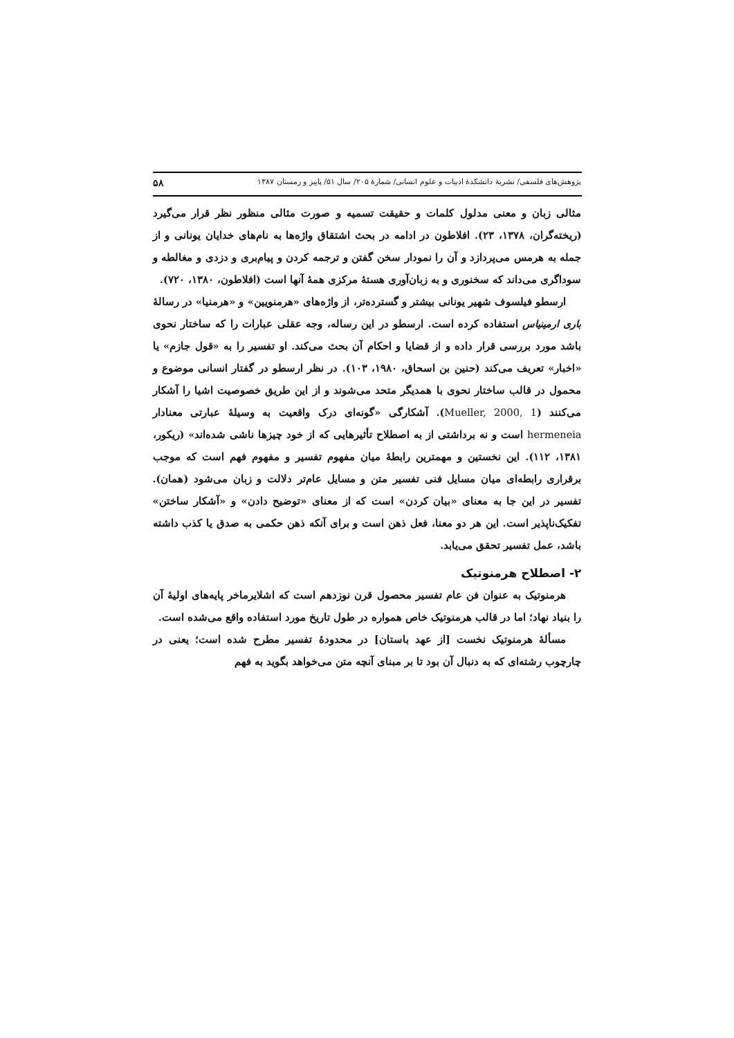پژوهش‌های فلسفی/ نشریهٔ دانشکدهٔ ادبیات و علوم انسانی/ شمارهٔ ۲۰۵/ سال ۵۱/ پاییز و زمستان ۱۳۸۷ ۵۸
مثالی زبان و معنی مدلول کلمات و حقیقت تسمیه و صورت مثالی منظور نظر قرار می‌گیرد (ریخته‌گران، ۱۳۷۸، ۲۳). افلاطون در ادامه در بحث اشتقاق واژه‌ها به نام‌های خدایان یونانی و از جمله به هرمس می‌پردازد و آن را نمودار سخن گفتن و ترجمه کردن و پیام‌بری و دزدی و مغالطه و سوداگری می‌داند که سخنوری و به زبان‌آوری هستهٔ مرکزی همهٔ آنها است (افلاطون، ۱۳۸۰، ۷۲۰).
ارسطو فیلسوف شهیر یونانی بیشتر و گسترده‌تر، از واژه‌های «هرمنویین» و «هرمنیا» در رسالهٔ باری ارمینیاس استفاده کرده است. ارسطو در این رساله، وجه عقلی عبارات را که ساختار نحوی باشد مورد بررسی قرار داده و از قضایا و احکام آن بحث می‌کند. او تفسیر را به «قول جازم» یا «اخبار» تعریف می‌کند (حنین بن اسحاق، ۱۹۸۰، ۱۰۳). در نظر ارسطو در گفتار انسانی موضوع و محمول در قالب ساختار نحوی با همدیگر متحد می‌شوند و از این طریق خصوصیت اشیا را آشکار می‌کنند (Mueller, 2000, 1). آشکارگی «گونه‌ای درک واقعیت به وسیلهٔ عبارتی معنادار hermeneia است و نه برداشتی از به اصطلاح تأثیرهایی که از خود چیزها ناشی شده‌اند» (ریکور، ۱۳۸۱، ۱۱۲). این نخستین و مهمترین رابطهٔ میان مفهوم تفسیر و مفهوم فهم است که موجب برقراری رابطه‌ای میان مسایل فنی تفسیر متن و مسایل عام‌تر دلالت و زبان می‌شود (همان). تفسیر در این جا به معنای «بیان کردن» است که از معنای «توضیح دادن» و «آشکار ساختن» تفکیک‌ناپذیر است. این هر دو معنا، فعل ذهن است و برای آنکه ذهن حکمی به صدق یا کذب داشته باشد، عمل تفسیر تحقق می‌یابد.
۲- اصطلاح هرمنوتیک
هرمنوتیک به عنوان فن عام تفسیر محصول قرن نوزدهم است که اشلایرماخر پایه‌های اولیهٔ آن را بنیاد نهاد؛ اما در قالب هرمنوتیک خاص همواره در طول تاریخ مورد استفاده واقع می‌شده است.
مسألهٔ هرمنوتیک نخست [از عهد باستان] در محدودهٔ تفسیر مطرح شده است؛ یعنی در چارچوب رشته‌ای که به دنبال آن بود تا بر مبنای آنچه متن می‌خواهد بگوید به فهم